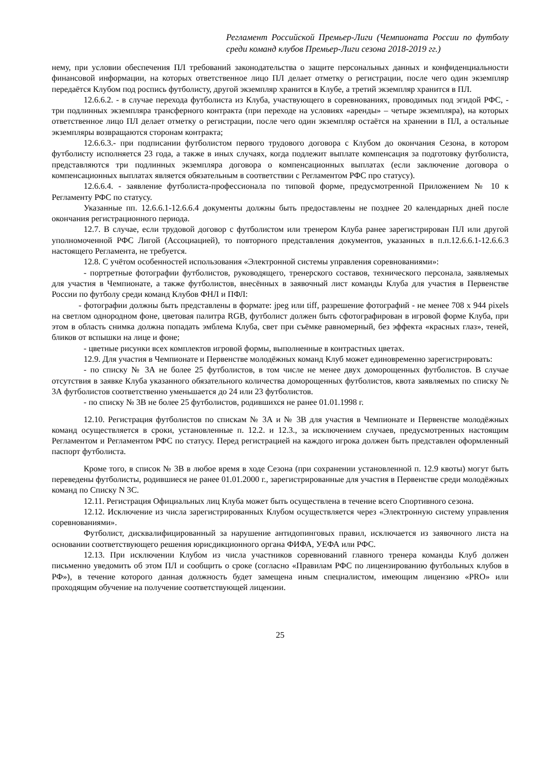Регламент Российской Премьер-Лиги (Чемпионата России по футболу среди команд клубов Премьер-Лиги сезона 2018-2019 гг.)
нему, при условии обеспечения ПЛ требований законодательства о защите персональных данных и конфиденциальности финансовой информации, на которых ответственное лицо ПЛ делает отметку о регистрации, после чего один экземпляр передаётся Клубом под роспись футболисту, другой экземпляр хранится в Клубе, а третий экземпляр хранится в ПЛ.
12.6.6.2. - в случае перехода футболиста из Клуба, участвующего в соревнованиях, проводимых под эгидой РФС, - три подлинных экземпляра трансферного контракта (при переходе на условиях «аренды» – четыре экземпляра), на которых ответственное лицо ПЛ делает отметку о регистрации, после чего один экземпляр остаётся на хранении в ПЛ, а остальные экземпляры возвращаются сторонам контракта;
12.6.6.3.- при подписании футболистом первого трудового договора с Клубом до окончания Сезона, в котором футболисту исполняется 23 года, а также в иных случаях, когда подлежит выплате компенсация за подготовку футболиста, представляются три подлинных экземпляра договора о компенсационных выплатах (если заключение договора о компенсационных выплатах является обязательным в соответствии с Регламентом РФС про статусу).
12.6.6.4. - заявление футболиста-профессионала по типовой форме, предусмотренной Приложением № 10 к Регламенту РФС по статусу.
Указанные пп. 12.6.6.1-12.6.6.4 документы должны быть предоставлены не позднее 20 календарных дней после окончания регистрационного периода.
12.7. В случае, если трудовой договор с футболистом или тренером Клуба ранее зарегистрирован ПЛ или другой уполномоченной РФС Лигой (Ассоциацией), то повторного представления документов, указанных в п.п.12.6.6.1-12.6.6.3 настоящего Регламента, не требуется.
12.8. С учётом особенностей использования «Электронной системы управления соревнованиями»:
- портретные фотографии футболистов, руководящего, тренерского составов, технического персонала, заявляемых для участия в Чемпионате, а также футболистов, внесённых в заявочный лист команды Клуба для участия в Первенстве России по футболу среди команд Клубов ФНЛ и ПФЛ:
- фотографии должны быть представлены в формате: jpeg или tiff, разрешение фотографий - не менее 708 x 944 pixels на светлом однородном фоне, цветовая палитра RGB, футболист должен быть сфотографирован в игровой форме Клуба, при этом в область снимка должна попадать эмблема Клуба, свет при съёмке равномерный, без эффекта «красных глаз», теней, бликов от вспышки на лице и фоне;
- цветные рисунки всех комплектов игровой формы, выполненные в контрастных цветах.
12.9. Для участия в Чемпионате и Первенстве молодёжных команд Клуб может единовременно зарегистрировать:
- по списку № 3А не более 25 футболистов, в том числе не менее двух доморощенных футболистов. В случае отсутствия в заявке Клуба указанного обязательного количества доморощенных футболистов, квота заявляемых по списку № 3А футболистов соответственно уменьшается до 24 или 23 футболистов.
- по списку № 3В не более 25 футболистов, родившихся не ранее 01.01.1998 г.
12.10. Регистрация футболистов по спискам № 3А и № 3В для участия в Чемпионате и Первенстве молодёжных команд осуществляется в сроки, установленные п. 12.2. и 12.3., за исключением случаев, предусмотренных настоящим Регламентом и Регламентом РФС по статусу. Перед регистрацией на каждого игрока должен быть представлен оформленный паспорт футболиста.
Кроме того, в список № 3В в любое время в ходе Сезона (при сохранении установленной п. 12.9 квоты) могут быть переведены футболисты, родившиеся не ранее 01.01.2000 г., зарегистрированные для участия в Первенстве среди молодёжных команд по Списку N 3С.
12.11. Регистрация Официальных лиц Клуба может быть осуществлена в течение всего Спортивного сезона.
12.12. Исключение из числа зарегистрированных Клубом осуществляется через «Электронную систему управления соревнованиями».
Футболист, дисквалифицированный за нарушение антидопинговых правил, исключается из заявочного листа на основании соответствующего решения юрисдикционного органа ФИФА, УЕФА или РФС.
12.13. При исключении Клубом из числа участников соревнований главного тренера команды Клуб должен письменно уведомить об этом ПЛ и сообщить о сроке (согласно «Правилам РФС по лицензированию футбольных клубов в РФ»), в течение которого данная должность будет замещена иным специалистом, имеющим лицензию «PRO» или проходящим обучение на получение соответствующей лицензии.
25